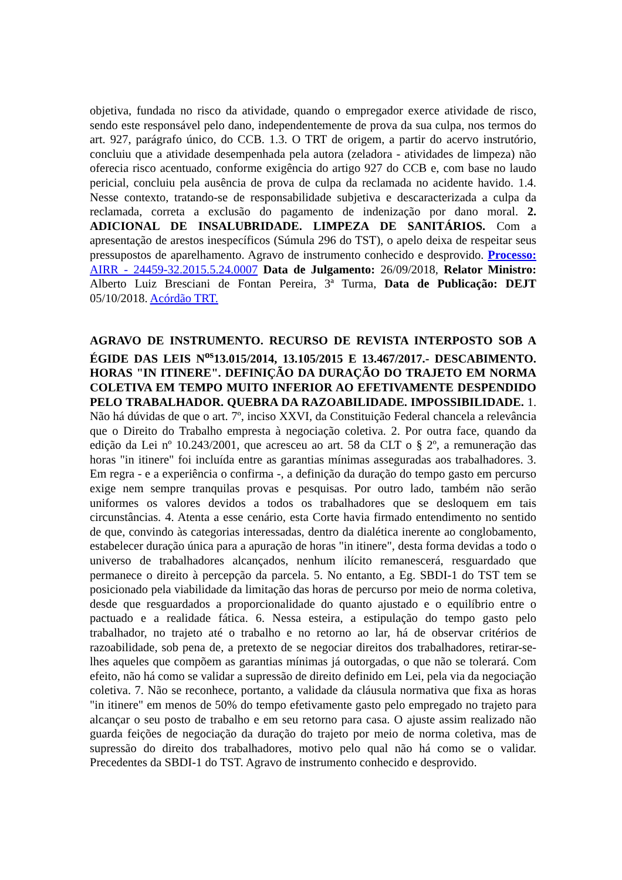objetiva, fundada no risco da atividade, quando o empregador exerce atividade de risco, sendo este responsável pelo dano, independentemente de prova da sua culpa, nos termos do art. 927, parágrafo único, do CCB. 1.3. O TRT de origem, a partir do acervo instrutório, concluiu que a atividade desempenhada pela autora (zeladora - atividades de limpeza) não oferecia risco acentuado, conforme exigência do artigo 927 do CCB e, com base no laudo pericial, concluiu pela ausência de prova de culpa da reclamada no acidente havido. 1.4. Nesse contexto, tratando-se de responsabilidade subjetiva e descaracterizada a culpa da reclamada, correta a exclusão do pagamento de indenização por dano moral. 2. ADICIONAL DE INSALUBRIDADE. LIMPEZA DE SANITÁRIOS. Com a apresentação de arestos inespecíficos (Súmula 296 do TST), o apelo deixa de respeitar seus pressupostos de aparelhamento. Agravo de instrumento conhecido e desprovido. Processo: AIRR - 24459-32.2015.5.24.0007 Data de Julgamento: 26/09/2018, Relator Ministro: Alberto Luiz Bresciani de Fontan Pereira, 3ª Turma, Data de Publicação: DEJT 05/10/2018. Acórdão TRT.
AGRAVO DE INSTRUMENTO. RECURSO DE REVISTA INTERPOSTO SOB A ÉGIDE DAS LEIS N<sup>os</sup>13.015/2014, 13.105/2015 E 13.467/2017.- DESCABIMENTO. HORAS "IN ITINERE". DEFINIÇÃO DA DURAÇÃO DO TRAJETO EM NORMA COLETIVA EM TEMPO MUITO INFERIOR AO EFETIVAMENTE DESPENDIDO PELO TRABALHADOR. QUEBRA DA RAZOABILIDADE. IMPOSSIBILIDADE. 1. Não há dúvidas de que o art. 7º, inciso XXVI, da Constituição Federal chancela a relevância que o Direito do Trabalho empresta à negociação coletiva. 2. Por outra face, quando da edição da Lei nº 10.243/2001, que acresceu ao art. 58 da CLT o § 2º, a remuneração das horas "in itinere" foi incluída entre as garantias mínimas asseguradas aos trabalhadores. 3. Em regra - e a experiência o confirma -, a definição da duração do tempo gasto em percurso exige nem sempre tranquilas provas e pesquisas. Por outro lado, também não serão uniformes os valores devidos a todos os trabalhadores que se desloquem em tais circunstâncias. 4. Atenta a esse cenário, esta Corte havia firmado entendimento no sentido de que, convindo às categorias interessadas, dentro da dialética inerente ao conglobamento, estabelecer duração única para a apuração de horas "in itinere", desta forma devidas a todo o universo de trabalhadores alcançados, nenhum ilícito remanescerá, resguardado que permanece o direito à percepção da parcela. 5. No entanto, a Eg. SBDI-1 do TST tem se posicionado pela viabilidade da limitação das horas de percurso por meio de norma coletiva, desde que resguardados a proporcionalidade do quanto ajustado e o equilíbrio entre o pactuado e a realidade fática. 6. Nessa esteira, a estipulação do tempo gasto pelo trabalhador, no trajeto até o trabalho e no retorno ao lar, há de observar critérios de razoabilidade, sob pena de, a pretexto de se negociar direitos dos trabalhadores, retirar-se-lhes aqueles que compõem as garantias mínimas já outorgadas, o que não se tolerará. Com efeito, não há como se validar a supressão de direito definido em Lei, pela via da negociação coletiva. 7. Não se reconhece, portanto, a validade da cláusula normativa que fixa as horas "in itinere" em menos de 50% do tempo efetivamente gasto pelo empregado no trajeto para alcançar o seu posto de trabalho e em seu retorno para casa. O ajuste assim realizado não guarda feições de negociação da duração do trajeto por meio de norma coletiva, mas de supressão do direito dos trabalhadores, motivo pelo qual não há como se o validar. Precedentes da SBDI-1 do TST. Agravo de instrumento conhecido e desprovido.